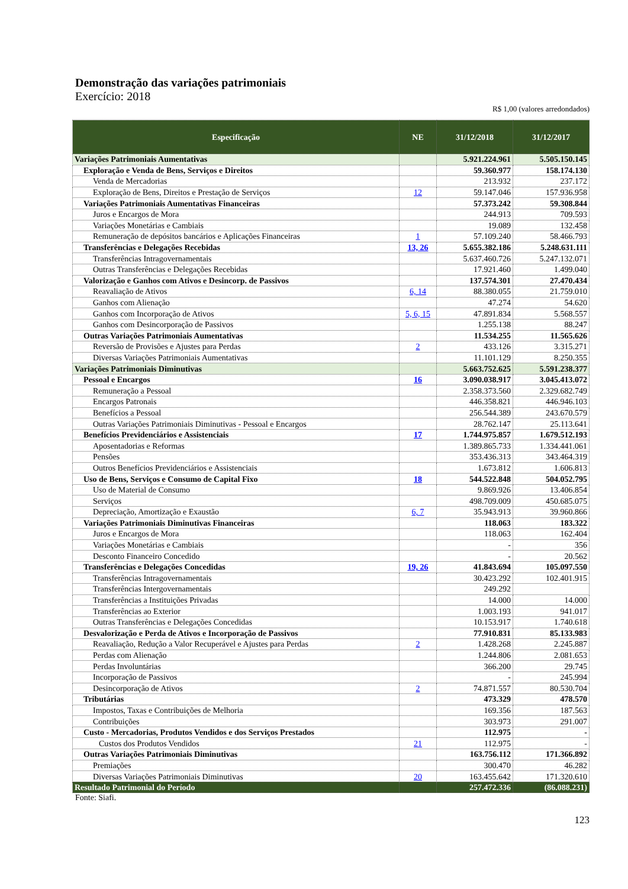Demonstração das variações patrimoniais
Exercício: 2018
R$ 1,00 (valores arredondados)
| Especificação | NE | 31/12/2018 | 31/12/2017 |
| --- | --- | --- | --- |
| Variações Patrimoniais Aumentativas | | 5.921.224.961 | 5.505.150.145 |
| Exploração e Venda de Bens, Serviços e Direitos | | 59.360.977 | 158.174.130 |
| Venda de Mercadorias | | 213.932 | 237.172 |
| Exploração de Bens, Direitos e Prestação de Serviços | 12 | 59.147.046 | 157.936.958 |
| Variações Patrimoniais Aumentativas Financeiras | | 57.373.242 | 59.308.844 |
| Juros e Encargos de Mora | | 244.913 | 709.593 |
| Variações Monetárias e Cambiais | | 19.089 | 132.458 |
| Remuneração de depósitos bancários e Aplicações Financeiras | 1 | 57.109.240 | 58.466.793 |
| Transferências e Delegações Recebidas | 13, 26 | 5.655.382.186 | 5.248.631.111 |
| Transferências Intragovernamentais | | 5.637.460.726 | 5.247.132.071 |
| Outras Transferências e Delegações Recebidas | | 17.921.460 | 1.499.040 |
| Valorização e Ganhos com Ativos e Desincorp. de Passivos | | 137.574.301 | 27.470.434 |
| Reavaliação de Ativos | 6, 14 | 88.380.055 | 21.759.010 |
| Ganhos com Alienação | | 47.274 | 54.620 |
| Ganhos com Incorporação de Ativos | 5, 6, 15 | 47.891.834 | 5.568.557 |
| Ganhos com Desincorporação de Passivos | | 1.255.138 | 88.247 |
| Outras Variações Patrimoniais Aumentativas | | 11.534.255 | 11.565.626 |
| Reversão de Provisões e Ajustes para Perdas | 2 | 433.126 | 3.315.271 |
| Diversas Variações Patrimoniais Aumentativas | | 11.101.129 | 8.250.355 |
| Variações Patrimoniais Diminutivas | | 5.663.752.625 | 5.591.238.377 |
| Pessoal e Encargos | 16 | 3.090.038.917 | 3.045.413.072 |
| Remuneração a Pessoal | | 2.358.373.560 | 2.329.682.749 |
| Encargos Patronais | | 446.358.821 | 446.946.103 |
| Benefícios a Pessoal | | 256.544.389 | 243.670.579 |
| Outras Variações Patrimoniais Diminutivas - Pessoal e Encargos | | 28.762.147 | 25.113.641 |
| Benefícios Previdenciários e Assistenciais | 17 | 1.744.975.857 | 1.679.512.193 |
| Aposentadorias e Reformas | | 1.389.865.733 | 1.334.441.061 |
| Pensões | | 353.436.313 | 343.464.319 |
| Outros Benefícios Previdenciários e Assistenciais | | 1.673.812 | 1.606.813 |
| Uso de Bens, Serviços e Consumo de Capital Fixo | 18 | 544.522.848 | 504.052.795 |
| Uso de Material de Consumo | | 9.869.926 | 13.406.854 |
| Serviços | | 498.709.009 | 450.685.075 |
| Depreciação, Amortização e Exaustão | 6, 7 | 35.943.913 | 39.960.866 |
| Variações Patrimoniais Diminutivas Financeiras | | 118.063 | 183.322 |
| Juros e Encargos de Mora | | 118.063 | 162.404 |
| Variações Monetárias e Cambiais | | - | 356 |
| Desconto Financeiro Concedido | | - | 20.562 |
| Transferências e Delegações Concedidas | 19, 26 | 41.843.694 | 105.097.550 |
| Transferências Intragovernamentais | | 30.423.292 | 102.401.915 |
| Transferências Intergovernamentais | | 249.292 | |
| Transferências a Instituições Privadas | | 14.000 | 14.000 |
| Transferências ao Exterior | | 1.003.193 | 941.017 |
| Outras Transferências e Delegações Concedidas | | 10.153.917 | 1.740.618 |
| Desvalorização e Perda de Ativos e Incorporação de Passivos | | 77.910.831 | 85.133.983 |
| Reavaliação, Redução a Valor Recuperável e Ajustes para Perdas | 2 | 1.428.268 | 2.245.887 |
| Perdas com Alienação | | 1.244.806 | 2.081.653 |
| Perdas Involuntárias | | 366.200 | 29.745 |
| Incorporação de Passivos | | - | 245.994 |
| Desincorporação de Ativos | 2 | 74.871.557 | 80.530.704 |
| Tributárias | | 473.329 | 478.570 |
| Impostos, Taxas e Contribuições de Melhoria | | 169.356 | 187.563 |
| Contribuições | | 303.973 | 291.007 |
| Custo - Mercadorias, Produtos Vendidos e dos Serviços Prestados | | 112.975 | - |
| Custos dos Produtos Vendidos | 21 | 112.975 | - |
| Outras Variações Patrimoniais Diminutivas | | 163.756.112 | 171.366.892 |
| Premiações | | 300.470 | 46.282 |
| Diversas Variações Patrimoniais Diminutivas | 20 | 163.455.642 | 171.320.610 |
| Resultado Patrimonial do Período | | 257.472.336 | (86.088.231) |
Fonte: Siafi.
123